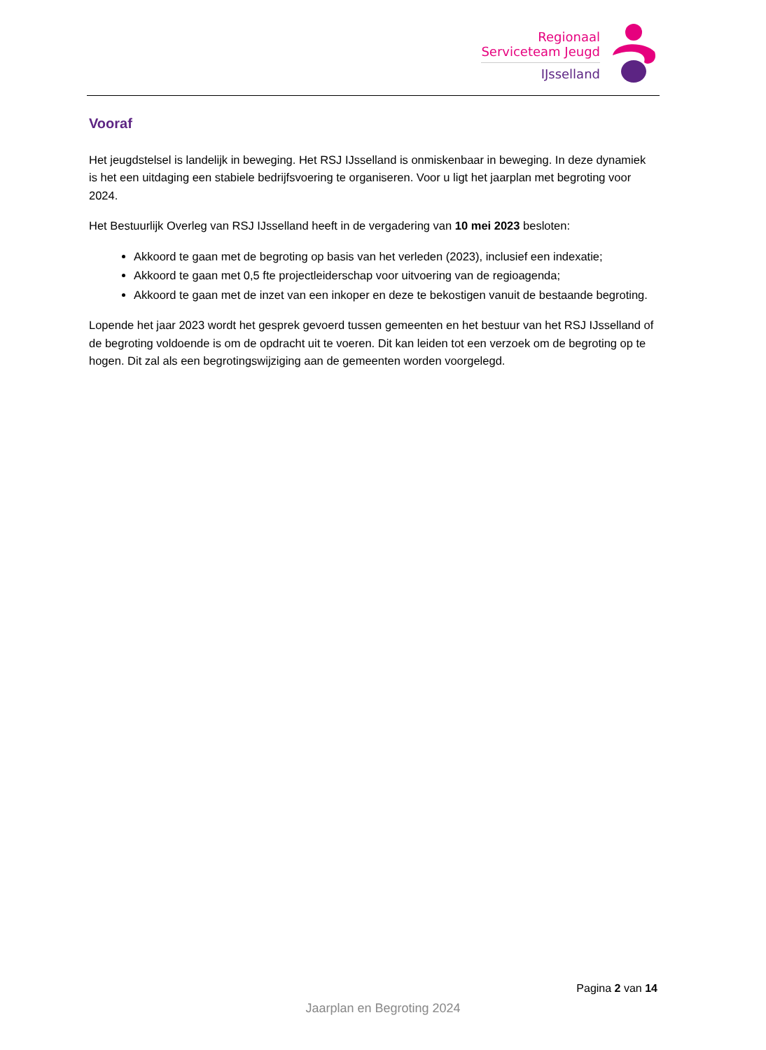Regionaal
Serviceteam Jeugd
IJsselland
Vooraf
Het jeugdstelsel is landelijk in beweging. Het RSJ IJsselland is onmiskenbaar in beweging. In deze dynamiek is het een uitdaging een stabiele bedrijfsvoering te organiseren. Voor u ligt het jaarplan met begroting voor 2024.
Het Bestuurlijk Overleg van RSJ IJsselland heeft in de vergadering van 10 mei 2023 besloten:
Akkoord te gaan met de begroting op basis van het verleden (2023), inclusief een indexatie;
Akkoord te gaan met 0,5 fte projectleiderschap voor uitvoering van de regioagenda;
Akkoord te gaan met de inzet van een inkoper en deze te bekostigen vanuit de bestaande begroting.
Lopende het jaar 2023 wordt het gesprek gevoerd tussen gemeenten en het bestuur van het RSJ IJsselland of de begroting voldoende is om de opdracht uit te voeren. Dit kan leiden tot een verzoek om de begroting op te hogen. Dit zal als een begrotingswijziging aan de gemeenten worden voorgelegd.
Pagina 2 van 14
Jaarplan en Begroting 2024